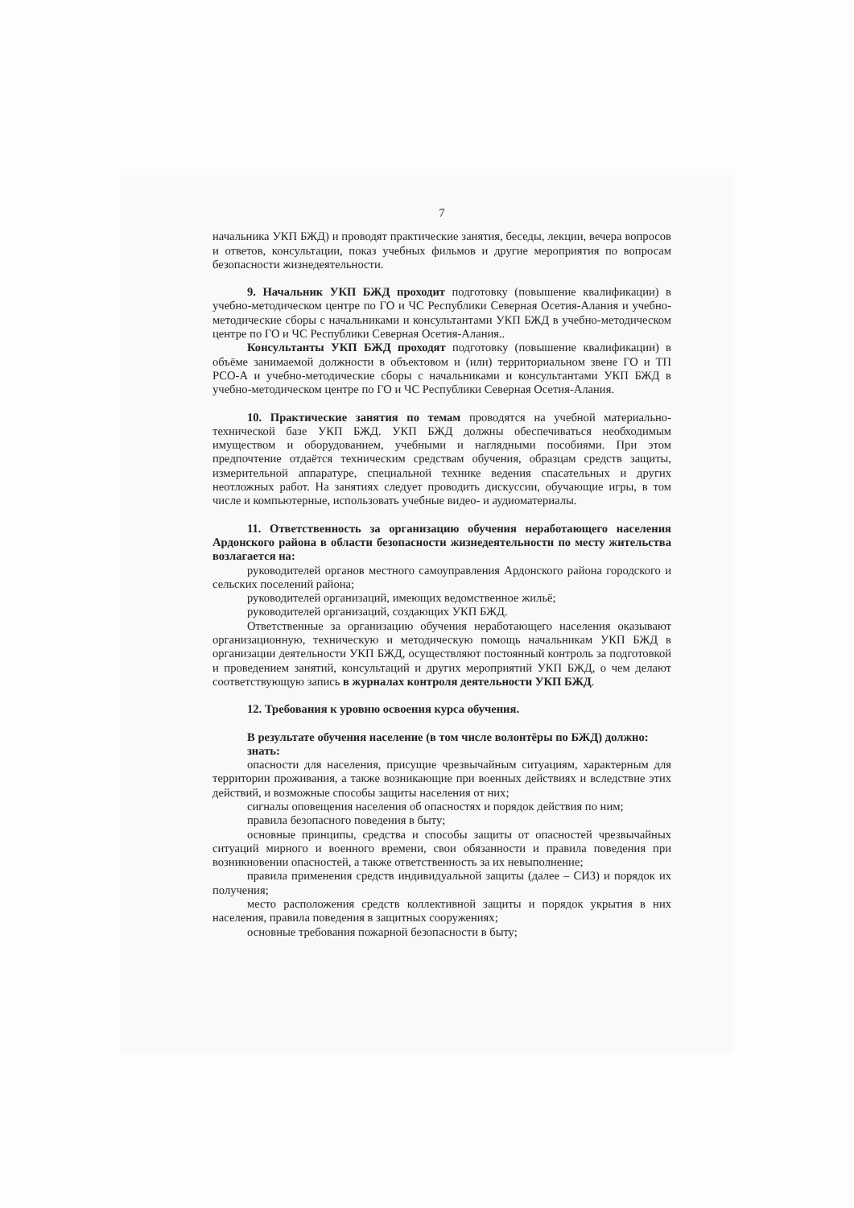7
начальника УКП БЖД) и проводят практические занятия, беседы, лекции, вечера вопросов и ответов, консультации, показ учебных фильмов и другие мероприятия по вопросам безопасности жизнедеятельности.
9. Начальник УКП БЖД проходит подготовку (повышение квалификации) в учебно-методическом центре по ГО и ЧС Республики Северная Осетия-Алания и учебно-методические сборы с начальниками и консультантами УКП БЖД в учебно-методическом центре по ГО и ЧС Республики Северная Осетия-Алания..
Консультанты УКП БЖД проходят подготовку (повышение квалификации) в объёме занимаемой должности в объектовом и (или) территориальном звене ГО и ТП РСО-А и учебно-методические сборы с начальниками и консультантами УКП БЖД в учебно-методическом центре по ГО и ЧС Республики Северная Осетия-Алания.
10. Практические занятия по темам проводятся на учебной материально-технической базе УКП БЖД. УКП БЖД должны обеспечиваться необходимым имуществом и оборудованием, учебными и наглядными пособиями. При этом предпочтение отдаётся техническим средствам обучения, образцам средств защиты, измерительной аппаратуре, специальной технике ведения спасательных и других неотложных работ. На занятиях следует проводить дискуссии, обучающие игры, в том числе и компьютерные, использовать учебные видео- и аудиоматериалы.
11. Ответственность за организацию обучения неработающего населения Ардонского района в области безопасности жизнедеятельности по месту жительства возлагается на:
руководителей органов местного самоуправления Ардонского района городского и сельских поселений района;
руководителей организаций, имеющих ведомственное жильё;
руководителей организаций, создающих УКП БЖД.
Ответственные за организацию обучения неработающего населения оказывают организационную, техническую и методическую помощь начальникам УКП БЖД в организации деятельности УКП БЖД, осуществляют постоянный контроль за подготовкой и проведением занятий, консультаций и других мероприятий УКП БЖД, о чем делают соответствующую запись в журналах контроля деятельности УКП БЖД.
12. Требования к уровню освоения курса обучения.
В результате обучения население (в том числе волонтёры по БЖД) должно:
знать:
опасности для населения, присущие чрезвычайным ситуациям, характерным для территории проживания, а также возникающие при военных действиях и вследствие этих действий, и возможные способы защиты населения от них;
сигналы оповещения населения об опасностях и порядок действия по ним;
правила безопасного поведения в быту;
основные принципы, средства и способы защиты от опасностей чрезвычайных ситуаций мирного и военного времени, свои обязанности и правила поведения при возникновении опасностей, а также ответственность за их невыполнение;
правила применения средств индивидуальной защиты (далее – СИЗ) и порядок их получения;
место расположения средств коллективной защиты и порядок укрытия в них населения, правила поведения в защитных сооружениях;
основные требования пожарной безопасности в быту;